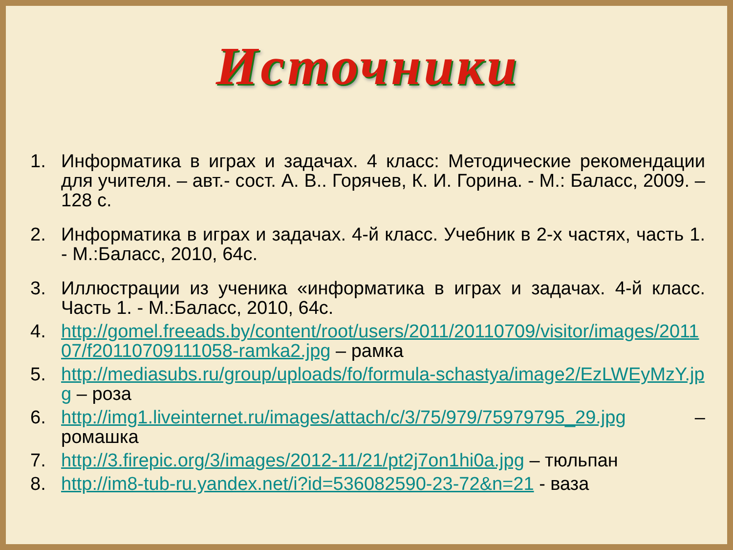Источники
1. Информатика в играх и задачах. 4 класс: Методические рекомендации для учителя. – авт.- сост. А. В.. Горячев, К. И. Горина. - М.: Баласс, 2009. – 128 с.
2. Информатика в играх и задачах. 4-й класс. Учебник в 2-х частях, часть 1. - М.:Баласс, 2010, 64с.
3. Иллюстрации из ученика «информатика в играх и задачах. 4-й класс. Часть 1. - М.:Баласс, 2010, 64с.
4. http://gomel.freeads.by/content/root/users/2011/20110709/visitor/images/201107/f20110709111058-ramka2.jpg – рамка
5. http://mediasubs.ru/group/uploads/fo/formula-schastya/image2/EzLWEyMzY.jpg – роза
6. http://img1.liveinternet.ru/images/attach/c/3/75/979/75979795_29.jpg – ромашка
7. http://3.firepic.org/3/images/2012-11/21/pt2j7on1hi0a.jpg – тюльпан
8. http://im8-tub-ru.yandex.net/i?id=536082590-23-72&n=21 - ваза